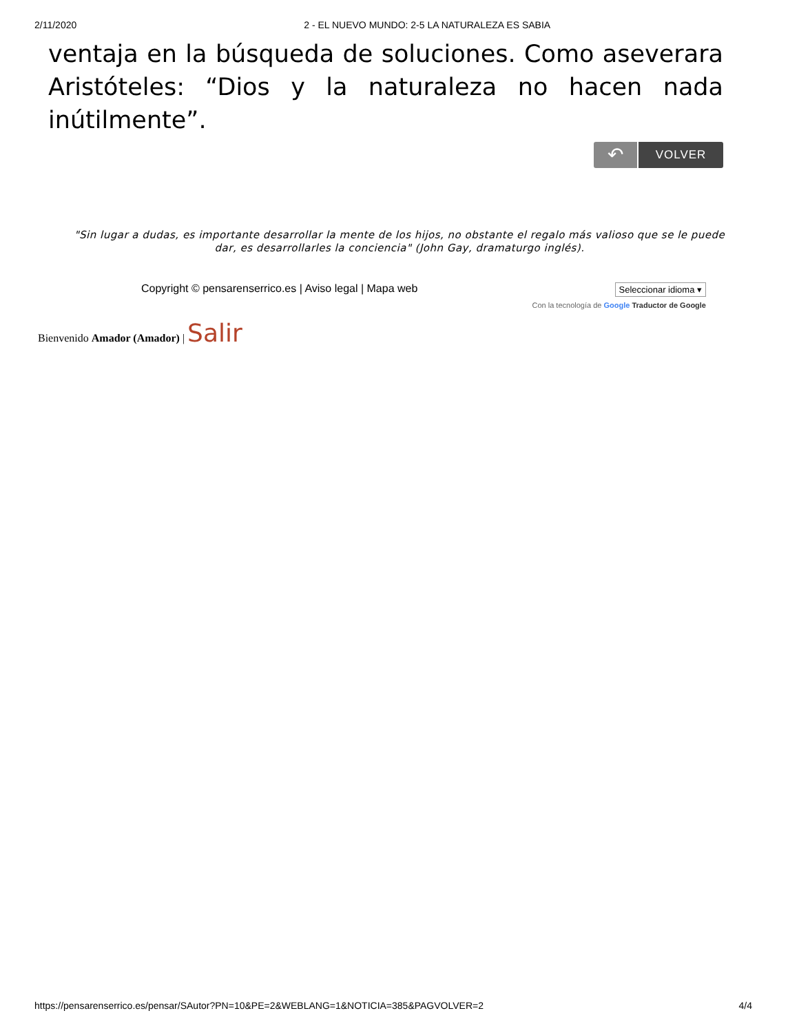2/11/2020 2 - EL NUEVO MUNDO: 2-5 LA NATURALEZA ES SABIA
ventaja en la búsqueda de soluciones. Como aseverara Aristóteles: “Dios y la naturaleza no hacen nada inútilmente”.
↶ VOLVER
"Sin lugar a dudas, es importante desarrollar la mente de los hijos, no obstante el regalo más valioso que se le puede dar, es desarrollarles la conciencia" (John Gay, dramaturgo inglés).
Copyright © pensarenserrico.es | Aviso legal | Mapa web
Seleccionar idioma ▾
Con la tecnología de Google Traductor de Google
Bienvenido Amador (Amador) | Salir
https://pensarenserrico.es/pensar/SAutor?PN=10&PE=2&WEBLANG=1&NOTICIA=385&PAGVOLVER=2 4/4